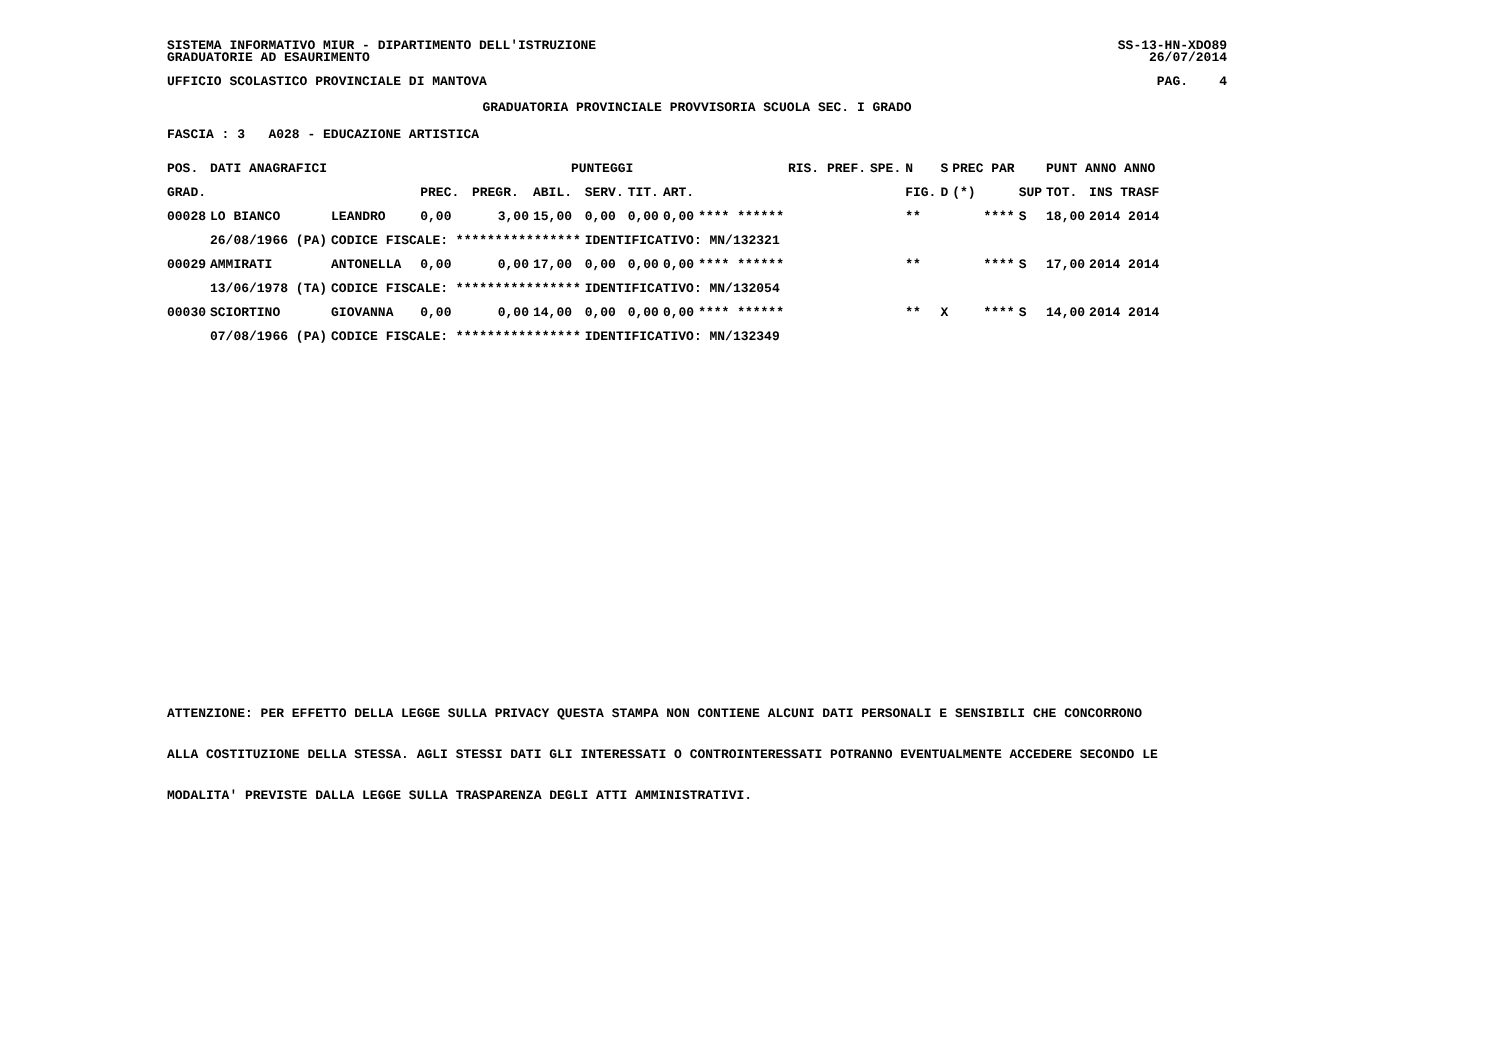SISTEMA INFORMATIVO MIUR - DIPARTIMENTO DELL'ISTRUZIONE SS-13-HN-XDO89
GRADUATORIE AD ESAURIMENTO 26/07/2014
UFFICIO SCOLASTICO PROVINCIALE DI MANTOVA PAG. 4
GRADUATORIA PROVINCIALE PROVVISORIA SCUOLA SEC. I GRADO
FASCIA : 3 A028 - EDUCAZIONE ARTISTICA
| POS. | DATI ANAGRAFICI | | PUNTEGGI | | | | | | | RIS. PREF. | SPE. | N | S | PREC PAR | | PUNT ANNO ANNO | |
| --- | --- | --- | --- | --- | --- | --- | --- | --- | --- | --- | --- | --- | --- | --- | --- | --- | --- |
| GRAD. | | | PREC. | PREGR. | ABIL. | SERV. | TIT. | ART. | | | | FIG. | D | (*) | SUP | TOT. | INS TRASF |
| 00028 | LO BIANCO | LEANDRO | 0,00 | 3,00 | 15,00 | 0,00 | 0,00 | 0,00 | **** ****** | | | ** | | **** | S | 18,00 | 2014 2014 |
| | 26/08/1966 (PA) | CODICE FISCALE: **************** | | | | IDENTIFICATIVO: MN/132321 | | | | | | | | | | | |
| 00029 | AMMIRATI | ANTONELLA | 0,00 | 0,00 | 17,00 | 0,00 | 0,00 | 0,00 | **** ****** | | | ** | | **** | S | 17,00 | 2014 2014 |
| | 13/06/1978 (TA) | CODICE FISCALE: **************** | | | | IDENTIFICATIVO: MN/132054 | | | | | | | | | | | |
| 00030 | SCIORTINO | GIOVANNA | 0,00 | 0,00 | 14,00 | 0,00 | 0,00 | 0,00 | **** ****** | | | ** | X | **** | S | 14,00 | 2014 2014 |
| | 07/08/1966 (PA) | CODICE FISCALE: **************** | | | | IDENTIFICATIVO: MN/132349 | | | | | | | | | | | |
ATTENZIONE: PER EFFETTO DELLA LEGGE SULLA PRIVACY QUESTA STAMPA NON CONTIENE ALCUNI DATI PERSONALI E SENSIBILI CHE CONCORRONO
ALLA COSTITUZIONE DELLA STESSA. AGLI STESSI DATI GLI INTERESSATI O CONTROINTERESSATI POTRANNO EVENTUALMENTE ACCEDERE SECONDO LE
MODALITA' PREVISTE DALLA LEGGE SULLA TRASPARENZA DEGLI ATTI AMMINISTRATIVI.